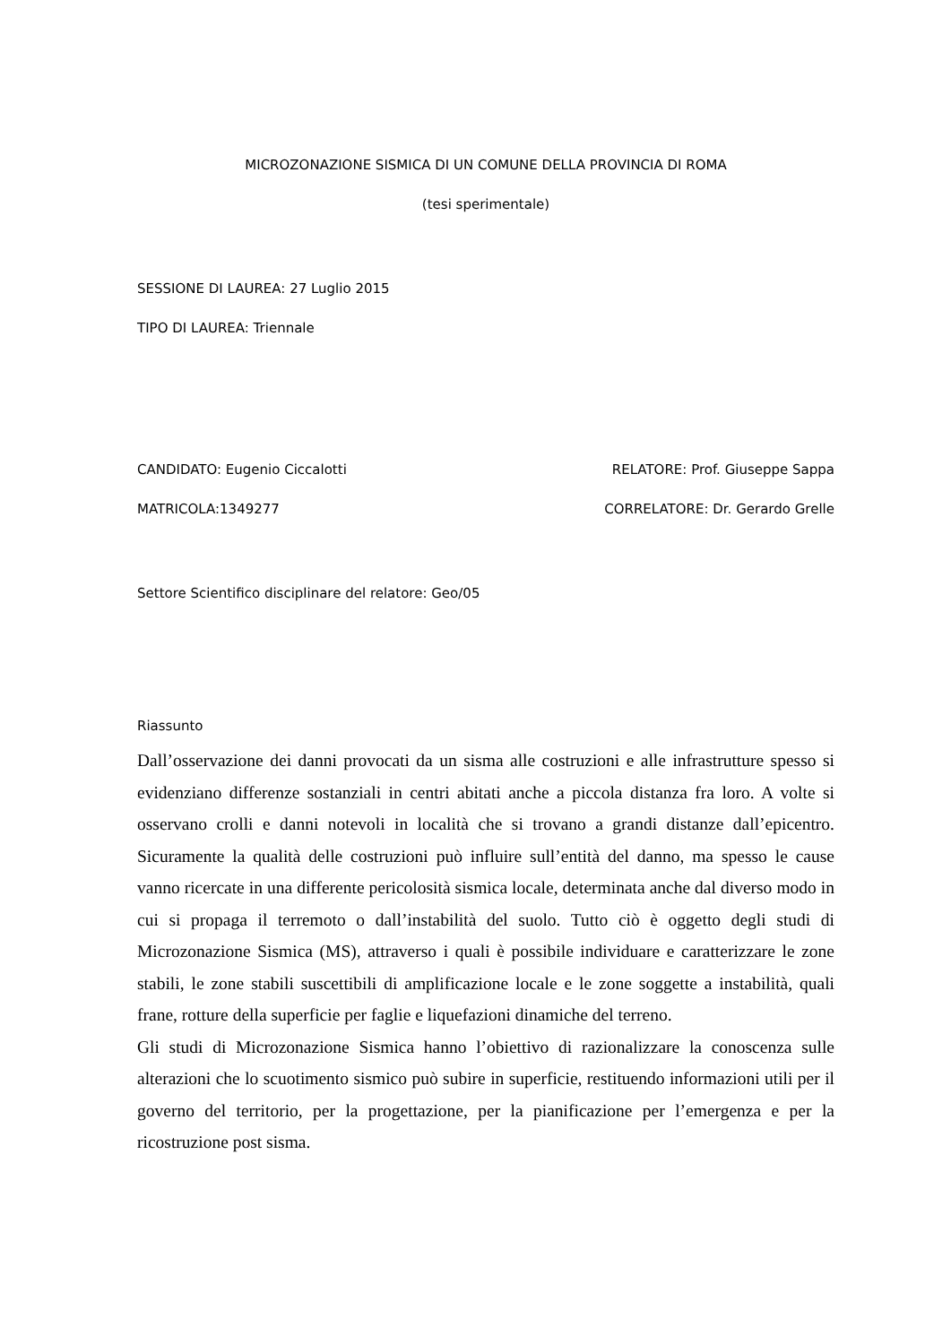MICROZONAZIONE SISMICA DI UN COMUNE DELLA PROVINCIA DI ROMA
(tesi sperimentale)
SESSIONE DI LAUREA: 27 Luglio 2015
TIPO DI LAUREA: Triennale
CANDIDATO: Eugenio Ciccalotti RELATORE: Prof. Giuseppe Sappa
MATRICOLA:1349277 CORRELATORE: Dr. Gerardo Grelle
Settore Scientifico disciplinare del relatore: Geo/05
Riassunto
Dall’osservazione dei danni provocati da un sisma alle costruzioni e alle infrastrutture spesso si evidenziano differenze sostanziali in centri abitati anche a piccola distanza fra loro. A volte si osservano crolli e danni notevoli in località che si trovano a grandi distanze dall’epicentro. Sicuramente la qualità delle costruzioni può influire sull’entità del danno, ma spesso le cause vanno ricercate in una differente pericolosità sismica locale, determinata anche dal diverso modo in cui si propaga il terremoto o dall’instabilità del suolo. Tutto ciò è oggetto degli studi di Microzonazione Sismica (MS), attraverso i quali è possibile individuare e caratterizzare le zone stabili, le zone stabili suscettibili di amplificazione locale e le zone soggette a instabilità, quali frane, rotture della superficie per faglie e liquefazioni dinamiche del terreno.
Gli studi di Microzonazione Sismica hanno l’obiettivo di razionalizzare la conoscenza sulle alterazioni che lo scuotimento sismico può subire in superficie, restituendo informazioni utili per il governo del territorio, per la progettazione, per la pianificazione per l’emergenza e per la ricostruzione post sisma.